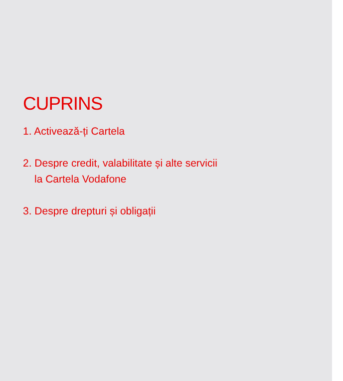CUPRINS
1. Activează-ți Cartela
2. Despre credit, valabilitate și alte servicii
la Cartela Vodafone
3. Despre drepturi și obligații